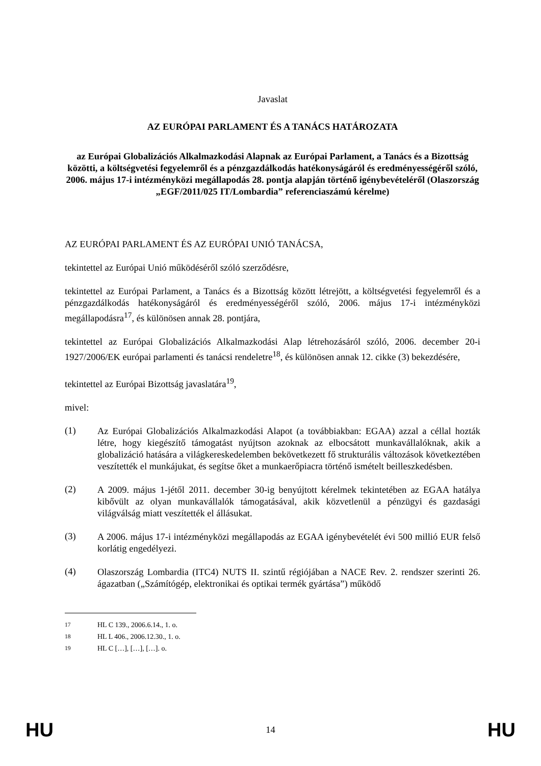Javaslat
AZ EURÓPAI PARLAMENT ÉS A TANÁCS HATÁROZATA
az Európai Globalizációs Alkalmazkodási Alapnak az Európai Parlament, a Tanács és a Bizottság közötti, a költségvetési fegyelemről és a pénzgazdálkodás hatékonyságáról és eredményességéről szóló, 2006. május 17-i intézményközi megállapodás 28. pontja alapján történő igénybevételéről (Olaszország „EGF/2011/025 IT/Lombardia” referenciaszámú kérelme)
AZ EURÓPAI PARLAMENT ÉS AZ EURÓPAI UNIÓ TANÁCSA,
tekintettel az Európai Unió működéséről szóló szerződésre,
tekintettel az Európai Parlament, a Tanács és a Bizottság között létrejött, a költségvetési fegyelemről és a pénzgazdálkodás hatékonyságáról és eredményességéről szóló, 2006. május 17-i intézményközi megállapodásra<sup>17</sup>, és különösen annak 28. pontjára,
tekintettel az Európai Globalizációs Alkalmazkodási Alap létrehozásáról szóló, 2006. december 20-i 1927/2006/EK európai parlamenti és tanácsi rendeletre<sup>18</sup>, és különösen annak 12. cikke (3) bekezdésére,
tekintettel az Európai Bizottság javaslatára<sup>19</sup>,
mivel:
(1)
Az Európai Globalizációs Alkalmazkodási Alapot (a továbbiakban: EGAA) azzal a céllal hozták létre, hogy kiegészítő támogatást nyújtson azoknak az elbocsátott munkavállalóknak, akik a globalizáció hatására a világkereskedelemben bekövetkezett fő strukturális változások következtében veszítették el munkájukat, és segítse őket a munkaerőpiacra történő ismételt beilleszkedésben.
(2)
A 2009. május 1-jétől 2011. december 30-ig benyújtott kérelmek tekintetében az EGAA hatálya kibővült az olyan munkavállalók támogatásával, akik közvetlenül a pénzügyi és gazdasági világválság miatt veszítették el állásukat.
(3)
A 2006. május 17-i intézményközi megállapodás az EGAA igénybevételét évi 500 millió EUR felső korlátig engedélyezi.
(4)
Olaszország Lombardia (ITC4) NUTS II. szintű régiójában a NACE Rev. 2. rendszer szerinti 26. ágazatban („Számítógép, elektronikai és optikai termék gyártása”) működő
<sup>17</sup> HL C 139., 2006.6.14., 1. o.
<sup>18</sup> HL L 406., 2006.12.30., 1. o.
<sup>19</sup> HL C […], […], […]. o.
HU 14 HU